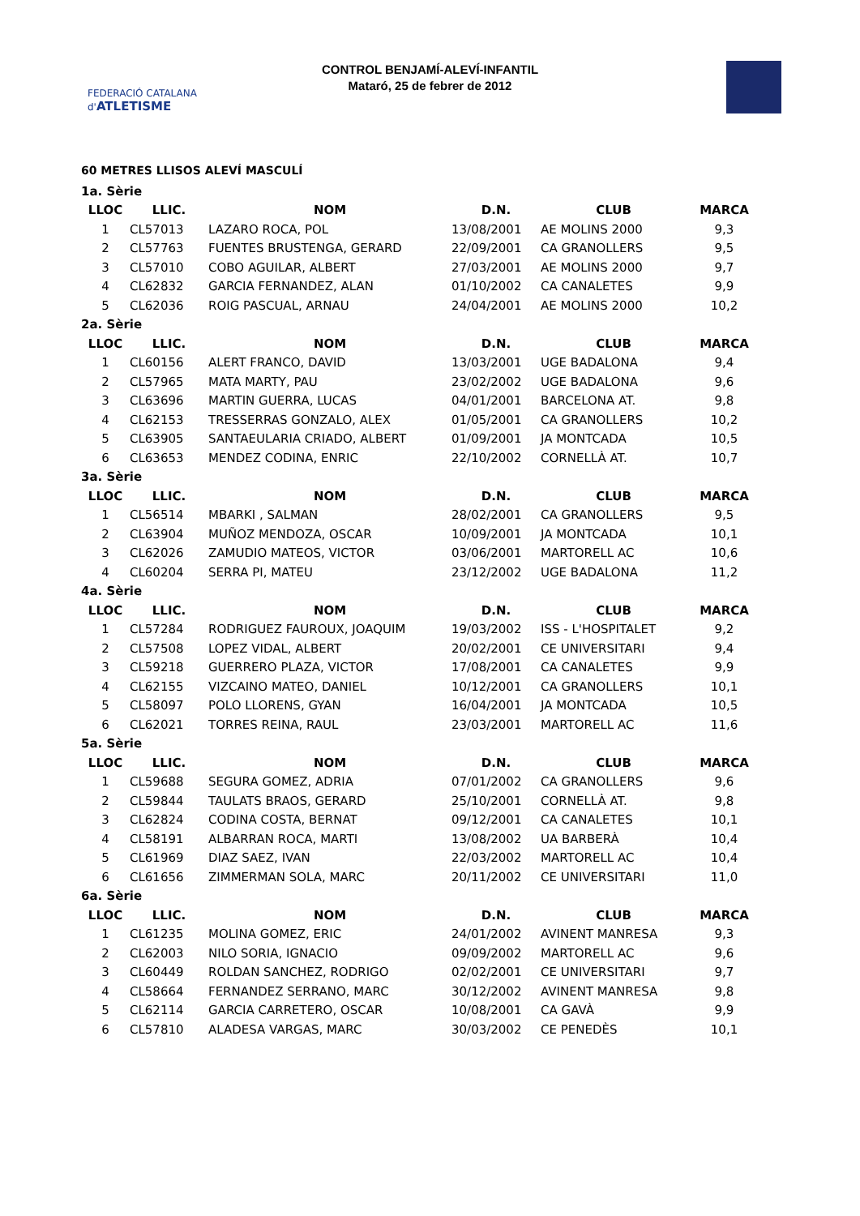FEDERACIÓ CATALANA d'ATLETISME
CONTROL BENJAMÍ-ALEVÍ-INFANTIL
Mataró, 25 de febrer de 2012
60 METRES LLISOS ALEVÍ MASCULÍ
| 1a. Sèrie | | | | | |
| LLOC | LLIC. | NOM | D.N. | CLUB | MARCA |
| 1 | CL57013 | LAZARO ROCA, POL | 13/08/2001 | AE MOLINS 2000 | 9,3 |
| 2 | CL57763 | FUENTES BRUSTENGA, GERARD | 22/09/2001 | CA GRANOLLERS | 9,5 |
| 3 | CL57010 | COBO AGUILAR, ALBERT | 27/03/2001 | AE MOLINS 2000 | 9,7 |
| 4 | CL62832 | GARCIA FERNANDEZ, ALAN | 01/10/2002 | CA CANALETES | 9,9 |
| 5 | CL62036 | ROIG PASCUAL, ARNAU | 24/04/2001 | AE MOLINS 2000 | 10,2 |
| 2a. Sèrie | | | | | |
| LLOC | LLIC. | NOM | D.N. | CLUB | MARCA |
| 1 | CL60156 | ALERT FRANCO, DAVID | 13/03/2001 | UGE BADALONA | 9,4 |
| 2 | CL57965 | MATA MARTY, PAU | 23/02/2002 | UGE BADALONA | 9,6 |
| 3 | CL63696 | MARTIN GUERRA, LUCAS | 04/01/2001 | BARCELONA AT. | 9,8 |
| 4 | CL62153 | TRESSERRAS GONZALO, ALEX | 01/05/2001 | CA GRANOLLERS | 10,2 |
| 5 | CL63905 | SANTAEULARIA CRIADO, ALBERT | 01/09/2001 | JA MONTCADA | 10,5 |
| 6 | CL63653 | MENDEZ CODINA, ENRIC | 22/10/2002 | CORNELLÀ AT. | 10,7 |
| 3a. Sèrie | | | | | |
| LLOC | LLIC. | NOM | D.N. | CLUB | MARCA |
| 1 | CL56514 | MBARKI , SALMAN | 28/02/2001 | CA GRANOLLERS | 9,5 |
| 2 | CL63904 | MUÑOZ MENDOZA, OSCAR | 10/09/2001 | JA MONTCADA | 10,1 |
| 3 | CL62026 | ZAMUDIO MATEOS, VICTOR | 03/06/2001 | MARTORELL AC | 10,6 |
| 4 | CL60204 | SERRA PI, MATEU | 23/12/2002 | UGE BADALONA | 11,2 |
| 4a. Sèrie | | | | | |
| LLOC | LLIC. | NOM | D.N. | CLUB | MARCA |
| 1 | CL57284 | RODRIGUEZ FAUROUX, JOAQUIM | 19/03/2002 | ISS - L'HOSPITALET | 9,2 |
| 2 | CL57508 | LOPEZ VIDAL, ALBERT | 20/02/2001 | CE UNIVERSITARI | 9,4 |
| 3 | CL59218 | GUERRERO PLAZA, VICTOR | 17/08/2001 | CA CANALETES | 9,9 |
| 4 | CL62155 | VIZCAINO MATEO, DANIEL | 10/12/2001 | CA GRANOLLERS | 10,1 |
| 5 | CL58097 | POLO LLORENS, GYAN | 16/04/2001 | JA MONTCADA | 10,5 |
| 6 | CL62021 | TORRES REINA, RAUL | 23/03/2001 | MARTORELL AC | 11,6 |
| 5a. Sèrie | | | | | |
| LLOC | LLIC. | NOM | D.N. | CLUB | MARCA |
| 1 | CL59688 | SEGURA GOMEZ, ADRIA | 07/01/2002 | CA GRANOLLERS | 9,6 |
| 2 | CL59844 | TAULATS BRAOS, GERARD | 25/10/2001 | CORNELLÀ AT. | 9,8 |
| 3 | CL62824 | CODINA COSTA, BERNAT | 09/12/2001 | CA CANALETES | 10,1 |
| 4 | CL58191 | ALBARRAN ROCA, MARTI | 13/08/2002 | UA BARBERÀ | 10,4 |
| 5 | CL61969 | DIAZ SAEZ, IVAN | 22/03/2002 | MARTORELL AC | 10,4 |
| 6 | CL61656 | ZIMMERMAN SOLA, MARC | 20/11/2002 | CE UNIVERSITARI | 11,0 |
| 6a. Sèrie | | | | | |
| LLOC | LLIC. | NOM | D.N. | CLUB | MARCA |
| 1 | CL61235 | MOLINA GOMEZ, ERIC | 24/01/2002 | AVINENT MANRESA | 9,3 |
| 2 | CL62003 | NILO SORIA, IGNACIO | 09/09/2002 | MARTORELL AC | 9,6 |
| 3 | CL60449 | ROLDAN SANCHEZ, RODRIGO | 02/02/2001 | CE UNIVERSITARI | 9,7 |
| 4 | CL58664 | FERNANDEZ SERRANO, MARC | 30/12/2002 | AVINENT MANRESA | 9,8 |
| 5 | CL62114 | GARCIA CARRETERO, OSCAR | 10/08/2001 | CA GAVÀ | 9,9 |
| 6 | CL57810 | ALADESA VARGAS, MARC | 30/03/2002 | CE PENEDÈS | 10,1 |